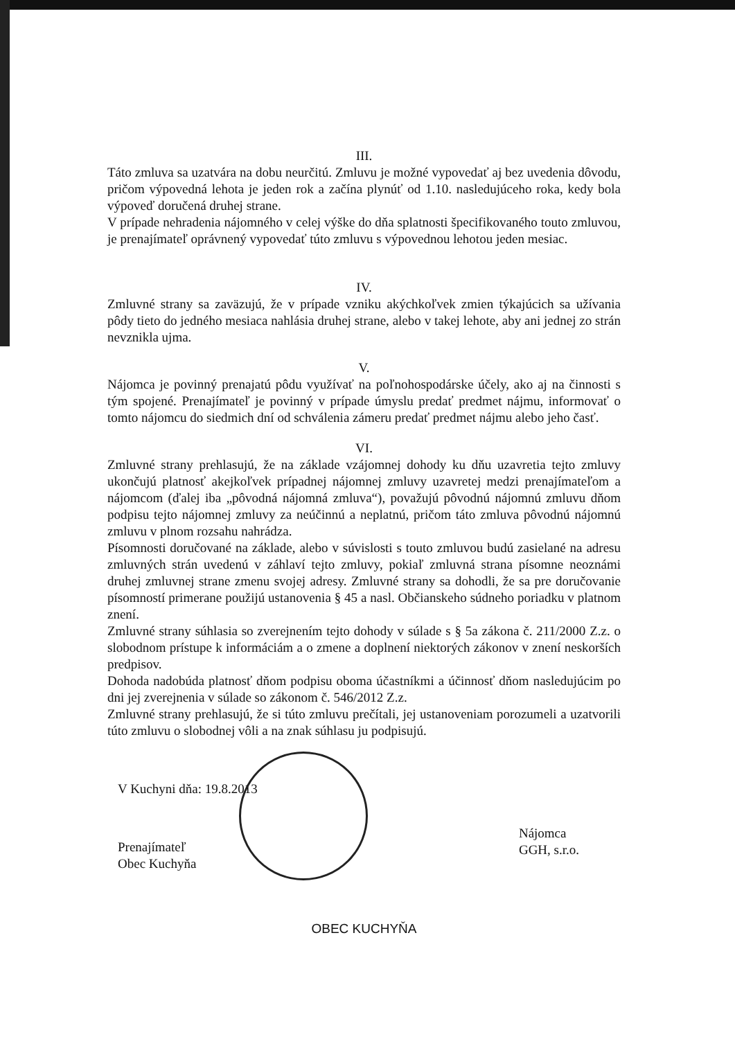III.
Táto zmluva sa uzatvára na dobu neurčitú. Zmluvu je možné vypovedať aj bez uvedenia dôvodu, pričom výpovedná lehota je jeden rok a začína plynúť od 1.10. nasledujúceho roka, kedy bola výpoveď doručená druhej strane.
V prípade nehradenia nájomného v celej výške do dňa splatnosti špecifikovaného touto zmluvou, je prenajímateľ oprávnený vypovedať túto zmluvu s výpovednou lehotou jeden mesiac.
IV.
Zmluvné strany sa zaväzujú, že v prípade vzniku akýchkoľvek zmien týkajúcich sa užívania pôdy tieto do jedného mesiaca nahlásia druhej strane, alebo v takej lehote, aby ani jednej zo strán nevznikla ujma.
V.
Nájomca je povinný prenajatú pôdu využívať na poľnohospodárske účely, ako aj na činnosti s tým spojené. Prenajímateľ je povinný v prípade úmyslu predať predmet nájmu, informovať o tomto nájomcu do siedmich dní od schválenia zámeru predať predmet nájmu alebo jeho časť.
VI.
Zmluvné strany prehlasujú, že na základe vzájomnej dohody ku dňu uzavretia tejto zmluvy ukončujú platnosť akejkoľvek prípadnej nájomnej zmluvy uzavretej medzi prenajímateľom a nájomcom (ďalej iba „pôvodná nájomná zmluva“), považujú pôvodnú nájomnú zmluvu dňom podpisu tejto nájomnej zmluvy za neúčinnú a neplatnú, pričom táto zmluva pôvodnú nájomnú zmluvu v plnom rozsahu nahrádza.
Písomnosti doručované na základe, alebo v súvislosti s touto zmluvou budú zasielané na adresu zmluvných strán uvedenú v záhlaví tejto zmluvy, pokiaľ zmluvná strana písomne neoznámi druhej zmluvnej strane zmenu svojej adresy. Zmluvné strany sa dohodli, že sa pre doručovanie písomností primerane použijú ustanovenia § 45 a nasl. Občianskeho súdneho poriadku v platnom znení.
Zmluvné strany súhlasia so zverejnením tejto dohody v súlade s § 5a zákona č. 211/2000 Z.z. o slobodnom prístupe k informáciám a o zmene a doplnení niektorých zákonov v znení neskorších predpisov.
Dohoda nadobúda platnosť dňom podpisu oboma účastníkmi a účinnosť dňom nasledujúcim po dni jej zverejnenia v súlade so zákonom č. 546/2012 Z.z.
Zmluvné strany prehlasujú, že si túto zmluvu prečítali, jej ustanoveniam porozumeli a uzatvorili túto zmluvu o slobodnej vôli a na znak súhlasu ju podpisujú.
V Kuchyni dňa: 19.8.2013
Prenajímateľ
Obec Kuchyňa
Nájomca
GGH, s.r.o.
OBEC KUCHYŇA